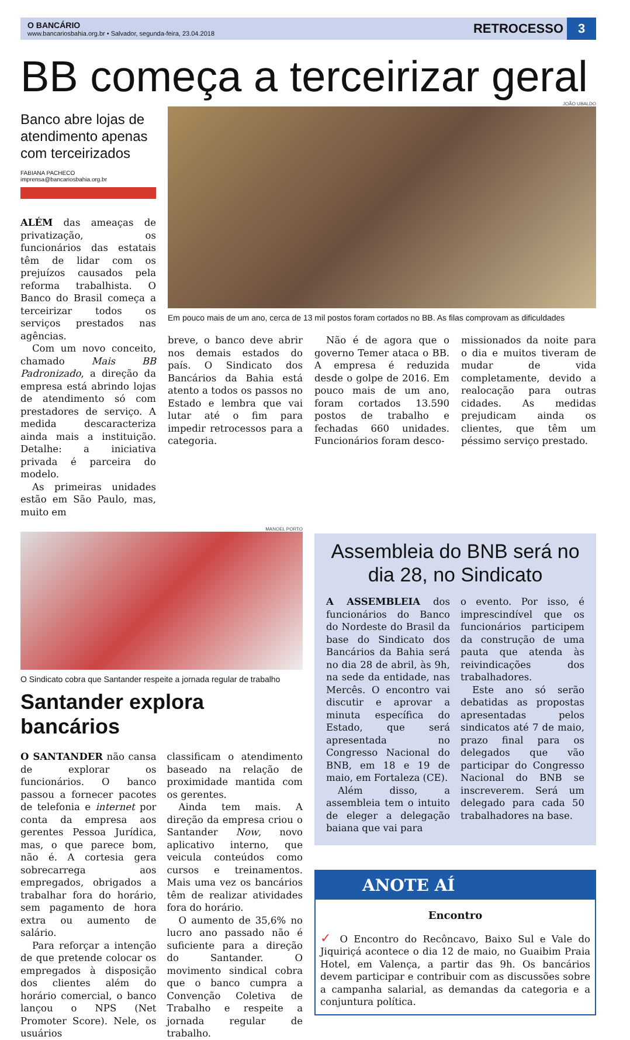O BANCÁRIO
www.bancariosbahia.org.br • Salvador, segunda-feira, 23.04.2018
RETROCESSO 3
BB começa a terceirizar geral
Banco abre lojas de atendimento apenas com terceirizados
FABIANA PACHECO
imprensa@bancariosbahia.org.br
ALÉM das ameaças de privatização, os funcionários das estatais têm de lidar com os prejuízos causados pela reforma trabalhista. O Banco do Brasil começa a terceirizar todos os serviços prestados nas agências.
Com um novo conceito, chamado Mais BB Padronizado, a direção da empresa está abrindo lojas de atendimento só com prestadores de serviço. A medida descaracteriza ainda mais a instituição. Detalhe: a iniciativa privada é parceira do modelo.
As primeiras unidades estão em São Paulo, mas, muito em
JOÃO UBALDO
Em pouco mais de um ano, cerca de 13 mil postos foram cortados no BB. As filas comprovam as dificuldades
breve, o banco deve abrir nos demais estados do país. O Sindicato dos Bancários da Bahia está atento a todos os passos no Estado e lembra que vai lutar até o fim para impedir retrocessos para a categoria.
Não é de agora que o governo Temer ataca o BB. A empresa é reduzida desde o golpe de 2016. Em pouco mais de um ano, foram cortados 13.590 postos de trabalho e fechadas 660 unidades. Funcionários foram desco-
missionados da noite para o dia e muitos tiveram de mudar de vida completamente, devido a realocação para outras cidades. As medidas prejudicam ainda os clientes, que têm um péssimo serviço prestado.
MANOEL PORTO
O Sindicato cobra que Santander respeite a jornada regular de trabalho
Santander explora bancários
O SANTANDER não cansa de explorar os funcionários. O banco passou a fornecer pacotes de telefonia e internet por conta da empresa aos gerentes Pessoa Jurídica, mas, o que parece bom, não é. A cortesia gera sobrecarrega aos empregados, obrigados a trabalhar fora do horário, sem pagamento de hora extra ou aumento de salário.
Para reforçar a intenção de que pretende colocar os empregados à disposição dos clientes além do horário comercial, o banco lançou o NPS (Net Promoter Score). Nele, os usuários
classificam o atendimento baseado na relação de proximidade mantida com os gerentes.
Ainda tem mais. A direção da empresa criou o Santander Now, novo aplicativo interno, que veicula conteúdos como cursos e treinamentos. Mais uma vez os bancários têm de realizar atividades fora do horário.
O aumento de 35,6% no lucro ano passado não é suficiente para a direção do Santander. O movimento sindical cobra que o banco cumpra a Convenção Coletiva de Trabalho e respeite a jornada regular de trabalho.
Assembleia do BNB será no dia 28, no Sindicato
A ASSEMBLEIA dos funcionários do Banco do Nordeste do Brasil da base do Sindicato dos Bancários da Bahia será no dia 28 de abril, às 9h, na sede da entidade, nas Mercês. O encontro vai discutir e aprovar a minuta específica do Estado, que será apresentada no Congresso Nacional do BNB, em 18 e 19 de maio, em Fortaleza (CE).
Além disso, a assembleia tem o intuito de eleger a delegação baiana que vai para
o evento. Por isso, é imprescindível que os funcionários participem da construção de uma pauta que atenda às reivindicações dos trabalhadores.
Este ano só serão debatidas as propostas apresentadas pelos sindicatos até 7 de maio, prazo final para os delegados que vão participar do Congresso Nacional do BNB se inscreverem. Será um delegado para cada 50 trabalhadores na base.
ANOTE AÍ
Encontro
✓ O Encontro do Recôncavo, Baixo Sul e Vale do Jiquiriçá acontece o dia 12 de maio, no Guaibim Praia Hotel, em Valença, a partir das 9h. Os bancários devem participar e contribuir com as discussões sobre a campanha salarial, as demandas da categoria e a conjuntura política.